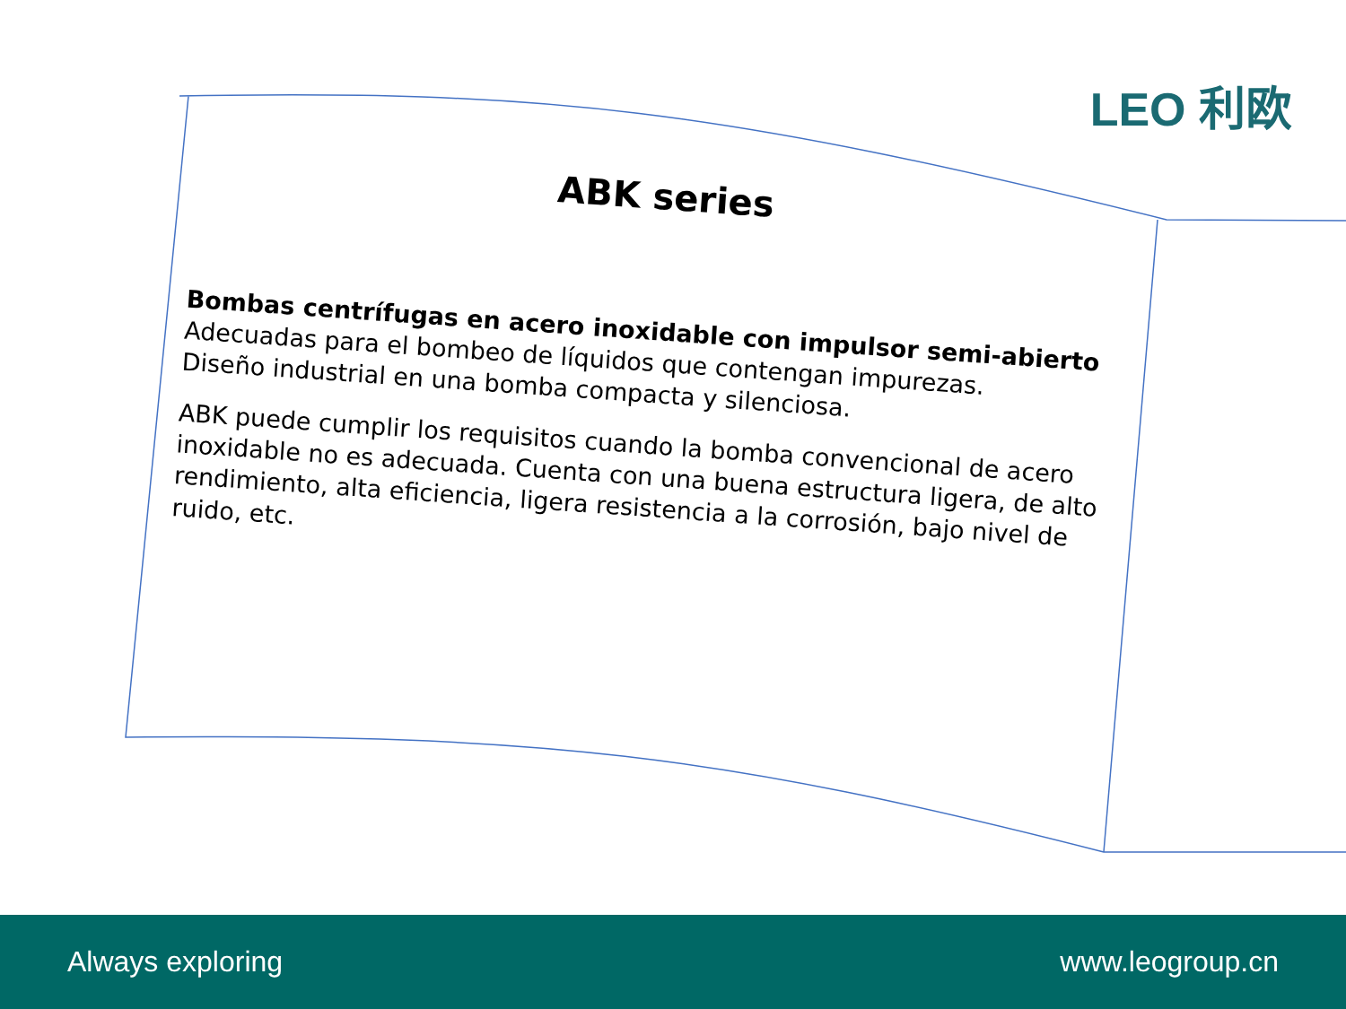LEO 利欧
ABK series
Bombas centrífugas en acero inoxidable con impulsor semi-abierto
Adecuadas para el bombeo de líquidos que contengan impurezas.
Diseño industrial en una bomba compacta y silenciosa.
ABK puede cumplir los requisitos cuando la bomba convencional de acero inoxidable no es adecuada. Cuenta con una buena estructura ligera, de alto rendimiento, alta eficiencia, ligera resistencia a la corrosión, bajo nivel de ruido, etc.
Always exploring www.leogroup.cn